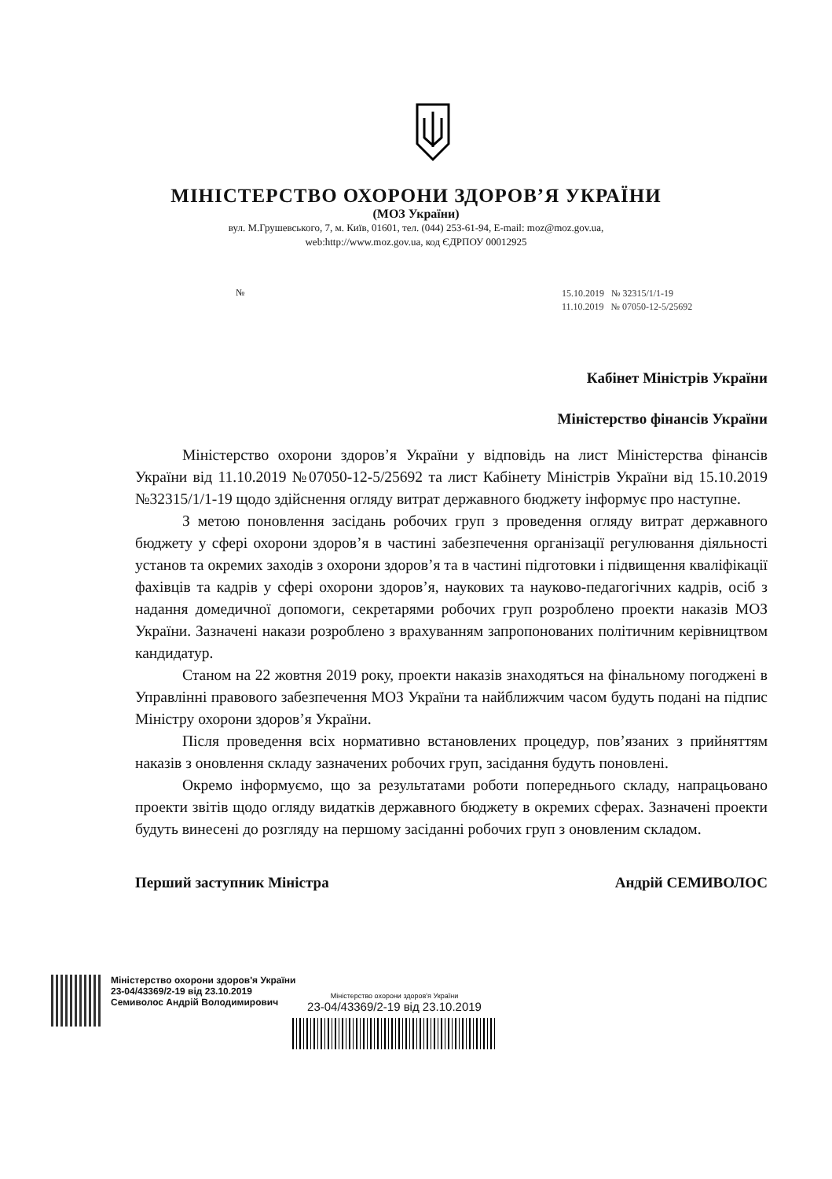МІНІСТЕРСТВО ОХОРОНИ ЗДОРОВ’Я УКРАЇНИ
(МОЗ України)
вул. М.Грушевського, 7, м. Київ, 01601, тел. (044) 253-61-94, E-mail: moz@moz.gov.ua,
web:http://www.moz.gov.ua, код ЄДРПОУ 00012925
№
15.10.2019 № 32315/1/1-19
11.10.2019 № 07050-12-5/25692
Кабінет Міністрів України
Міністерство фінансів України
Міністерство охорони здоров’я України у відповідь на лист Міністерства фінансів України від 11.10.2019 №07050-12-5/25692 та лист Кабінету Міністрів України від 15.10.2019 №32315/1/1-19 щодо здійснення огляду витрат державного бюджету інформує про наступне.
З метою поновлення засідань робочих груп з проведення огляду витрат державного бюджету у сфері охорони здоров’я в частині забезпечення організації регулювання діяльності установ та окремих заходів з охорони здоров’я та в частині підготовки і підвищення кваліфікації фахівців та кадрів у сфері охорони здоров’я, наукових та науково-педагогічних кадрів, осіб з надання домедичної допомоги, секретарями робочих груп розроблено проекти наказів МОЗ України. Зазначені накази розроблено з врахуванням запропонованих політичним керівництвом кандидатур.
Станом на 22 жовтня 2019 року, проекти наказів знаходяться на фінальному погоджені в Управлінні правового забезпечення МОЗ України та найближчим часом будуть подані на підпис Міністру охорони здоров’я України.
Після проведення всіх нормативно встановлених процедур, пов’язаних з прийняттям наказів з оновлення складу зазначених робочих груп, засідання будуть поновлені.
Окремо інформуємо, що за результатами роботи попереднього складу, напрацьовано проекти звітів щодо огляду видатків державного бюджету в окремих сферах. Зазначені проекти будуть винесені до розгляду на першому засіданні робочих груп з оновленим складом.
Перший заступник Міністра Андрій СЕМИВОЛОС
Міністерство охорони здоров'я України
23-04/43369/2-19 від 23.10.2019
Семиволос Андрій Володимирович
Міністерство охорони здоров'я України
23-04/43369/2-19 від 23.10.2019